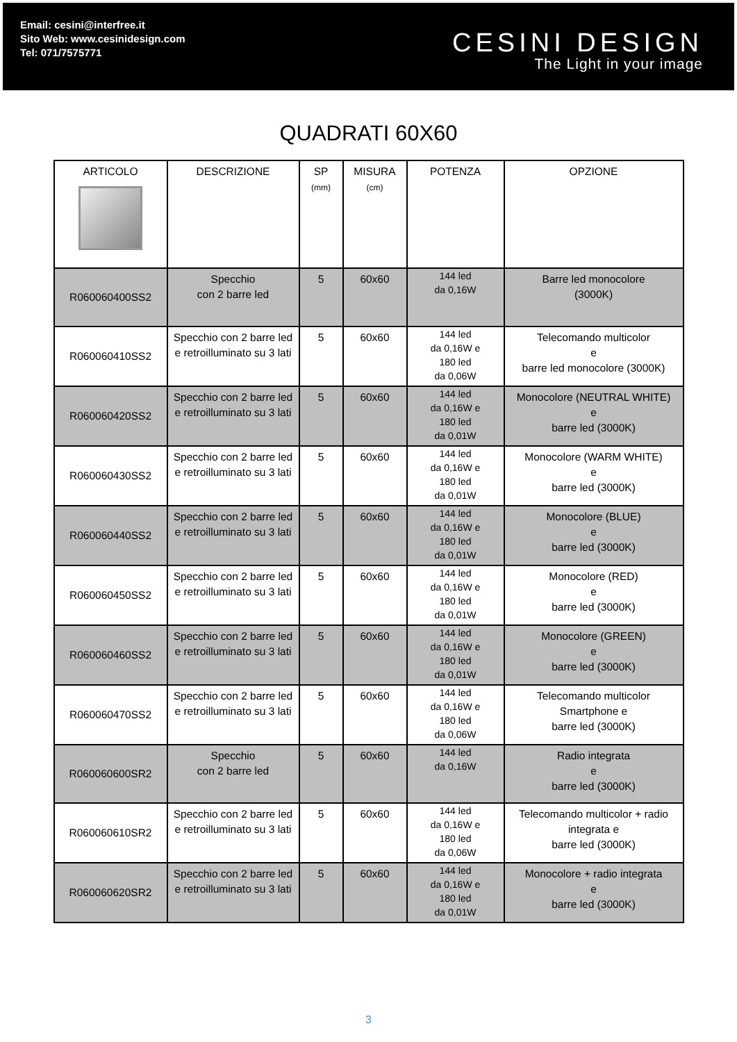Email: cesini@interfree.it
Sito Web: www.cesinidesign.com
Tel: 071/7575771
CESINI DESIGN
The Light in your image
QUADRATI 60X60
| ARTICOLO | DESCRIZIONE | SP (mm) | MISURA (cm) | POTENZA | OPZIONE |
| --- | --- | --- | --- | --- | --- |
| R060060400SS2 | Specchio con 2 barre led | 5 | 60x60 | 144 led da 0,16W | Barre led monocolore (3000K) |
| R060060410SS2 | Specchio con 2 barre led e retroilluminato su 3 lati | 5 | 60x60 | 144 led da 0,16W e 180 led da 0,06W | Telecomando multicolor e barre led monocolore (3000K) |
| R060060420SS2 | Specchio con 2 barre led e retroilluminato su 3 lati | 5 | 60x60 | 144 led da 0,16W e 180 led da 0,01W | Monocolore (NEUTRAL WHITE) e barre led (3000K) |
| R060060430SS2 | Specchio con 2 barre led e retroilluminato su 3 lati | 5 | 60x60 | 144 led da 0,16W e 180 led da 0,01W | Monocolore (WARM WHITE) e barre led (3000K) |
| R060060440SS2 | Specchio con 2 barre led e retroilluminato su 3 lati | 5 | 60x60 | 144 led da 0,16W e 180 led da 0,01W | Monocolore (BLUE) e barre led (3000K) |
| R060060450SS2 | Specchio con 2 barre led e retroilluminato su 3 lati | 5 | 60x60 | 144 led da 0,16W e 180 led da 0,01W | Monocolore (RED) e barre led (3000K) |
| R060060460SS2 | Specchio con 2 barre led e retroilluminato su 3 lati | 5 | 60x60 | 144 led da 0,16W e 180 led da 0,01W | Monocolore (GREEN) e barre led (3000K) |
| R060060470SS2 | Specchio con 2 barre led e retroilluminato su 3 lati | 5 | 60x60 | 144 led da 0,16W e 180 led da 0,06W | Telecomando multicolor Smartphone e barre led (3000K) |
| R060060600SR2 | Specchio con 2 barre led | 5 | 60x60 | 144 led da 0,16W | Radio integrata e barre led (3000K) |
| R060060610SR2 | Specchio con 2 barre led e retroilluminato su 3 lati | 5 | 60x60 | 144 led da 0,16W e 180 led da 0,06W | Telecomando multicolor + radio integrata e barre led (3000K) |
| R060060620SR2 | Specchio con 2 barre led e retroilluminato su 3 lati | 5 | 60x60 | 144 led da 0,16W e 180 led da 0,01W | Monocolore + radio integrata e barre led (3000K) |
3